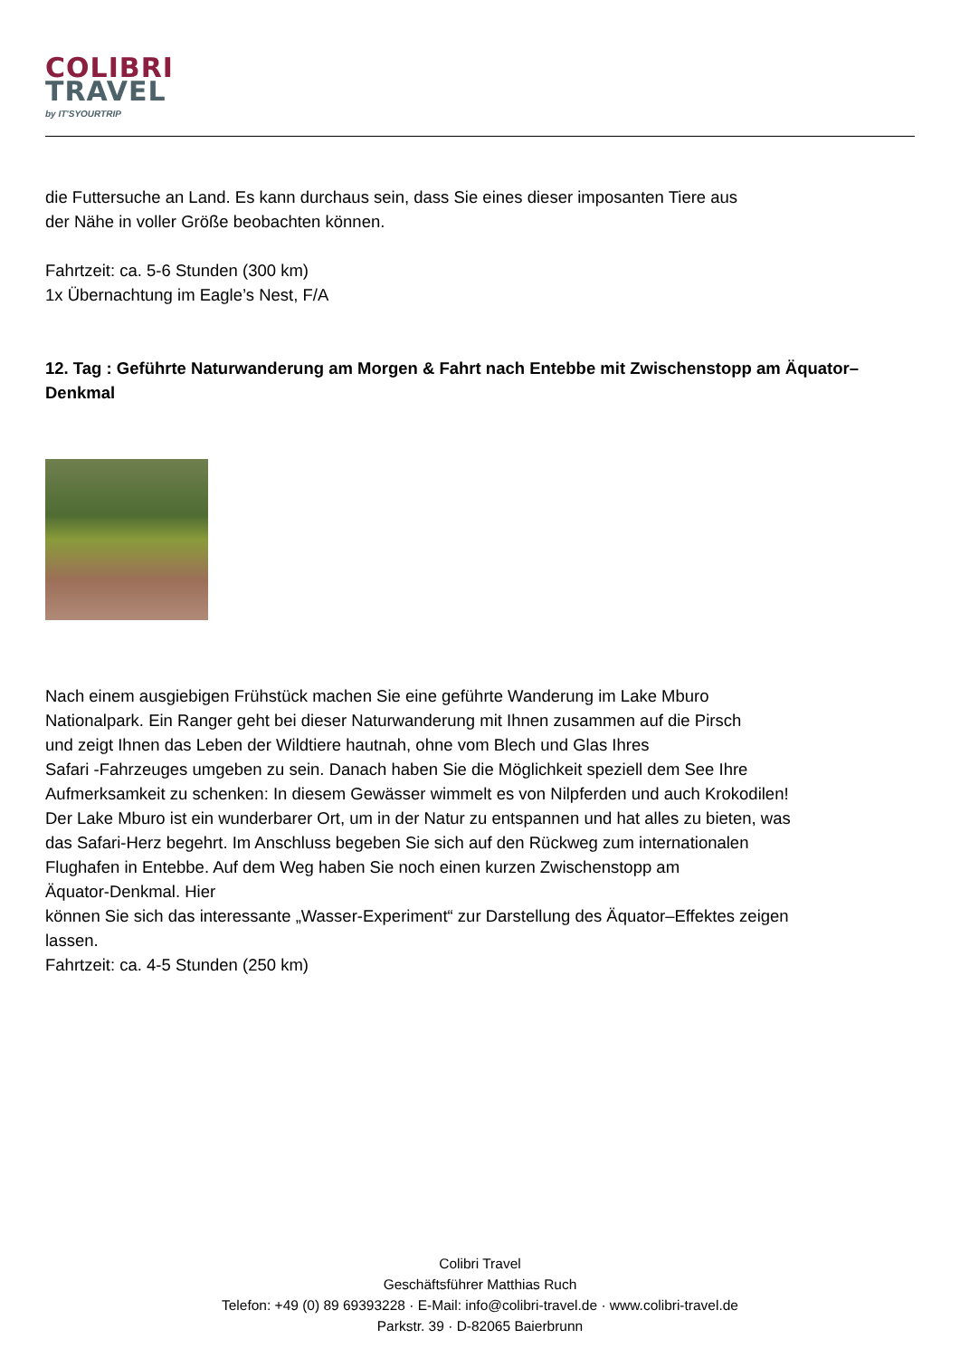COLIBRI
TRAVEL
by IT'SYOURTRIP
die Futtersuche an Land. Es kann durchaus sein, dass Sie eines dieser imposanten Tiere aus
der Nähe in voller Größe beobachten können.
Fahrtzeit: ca. 5-6 Stunden (300 km)
1x Übernachtung im Eagle’s Nest, F/A
12. Tag : Geführte Naturwanderung am Morgen & Fahrt nach Entebbe mit Zwischenstopp am Äquator– Denkmal
Nach einem ausgiebigen Frühstück machen Sie eine geführte Wanderung im Lake Mburo
Nationalpark. Ein Ranger geht bei dieser Naturwanderung mit Ihnen zusammen auf die Pirsch
und zeigt Ihnen das Leben der Wildtiere hautnah, ohne vom Blech und Glas Ihres
Safari -Fahrzeuges umgeben zu sein. Danach haben Sie die Möglichkeit speziell dem See Ihre
Aufmerksamkeit zu schenken: In diesem Gewässer wimmelt es von Nilpferden und auch Krokodilen!
Der Lake Mburo ist ein wunderbarer Ort, um in der Natur zu entspannen und hat alles zu bieten, was
das Safari-Herz begehrt. Im Anschluss begeben Sie sich auf den Rückweg zum internationalen
Flughafen in Entebbe. Auf dem Weg haben Sie noch einen kurzen Zwischenstopp am
Äquator-Denkmal. Hier
können Sie sich das interessante „Wasser-Experiment“ zur Darstellung des Äquator–Effektes zeigen
lassen.
Fahrtzeit: ca. 4-5 Stunden (250 km)
Colibri Travel
Geschäftsführer Matthias Ruch
Telefon: +49 (0) 89 69393228 · E-Mail: info@colibri-travel.de · www.colibri-travel.de
Parkstr. 39 · D-82065 Baierbrunn